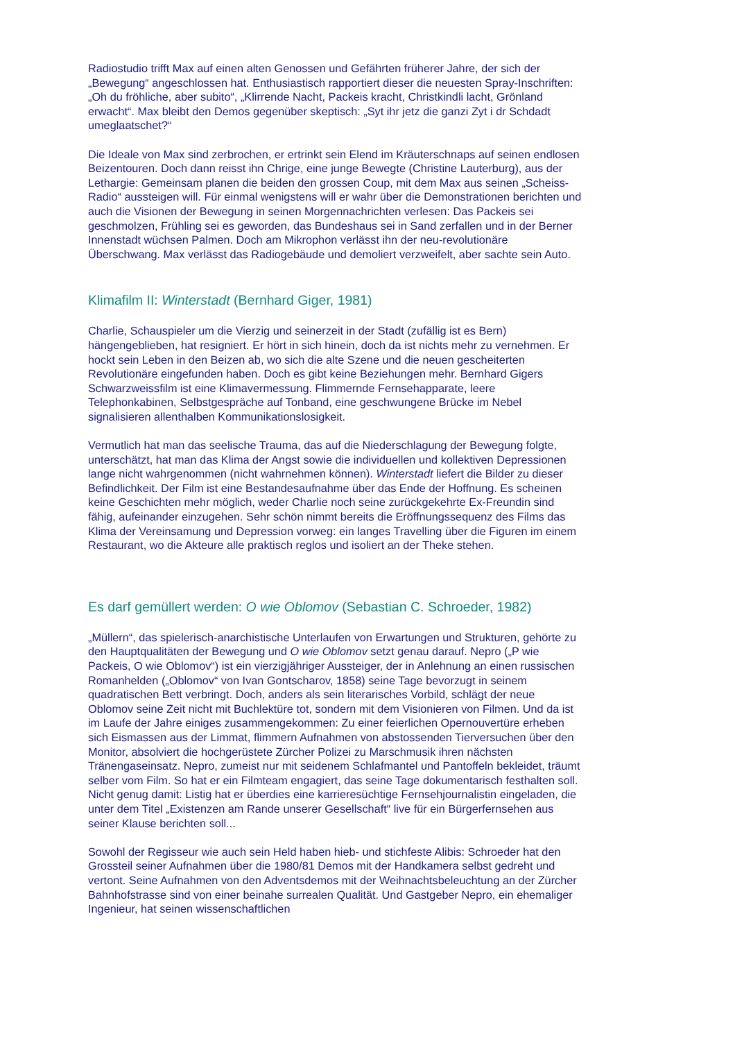Radiostudio trifft Max auf einen alten Genossen und Gefährten früherer Jahre, der sich der „Bewegung“ angeschlossen hat. Enthusiastisch rapportiert dieser die neuesten Spray-Inschriften: „Oh du fröhliche, aber subito“, „Klirrende Nacht, Packeis kracht, Christkindli lacht, Grönland erwacht“. Max bleibt den Demos gegenüber skeptisch: „Syt ihr jetz die ganzi Zyt i dr Schdadt umeglaatschet?“
Die Ideale von Max sind zerbrochen, er ertrinkt sein Elend im Kräuterschnaps auf seinen endlosen Beizentouren. Doch dann reisst ihn Chrige, eine junge Bewegte (Christine Lauterburg), aus der Lethargie: Gemeinsam planen die beiden den grossen Coup, mit dem Max aus seinen „Scheiss-Radio“ aussteigen will. Für einmal wenigstens will er wahr über die Demonstrationen berichten und auch die Visionen der Bewegung in seinen Morgennachrichten verlesen: Das Packeis sei geschmolzen, Frühling sei es geworden, das Bundeshaus sei in Sand zerfallen und in der Berner Innenstadt wüchsen Palmen. Doch am Mikrophon verlässt ihn der neu-revolutionäre Überschwang. Max verlässt das Radiogebäude und demoliert verzweifelt, aber sachte sein Auto.
Klimafilm II: Winterstadt (Bernhard Giger, 1981)
Charlie, Schauspieler um die Vierzig und seinerzeit in der Stadt (zufällig ist es Bern) hängengeblieben, hat resigniert. Er hört in sich hinein, doch da ist nichts mehr zu vernehmen. Er hockt sein Leben in den Beizen ab, wo sich die alte Szene und die neuen gescheiterten Revolutionäre eingefunden haben. Doch es gibt keine Beziehungen mehr. Bernhard Gigers Schwarzweissfilm ist eine Klimavermessung. Flimmernde Fernsehapparate, leere Telephonkabinen, Selbstgespräche auf Tonband, eine geschwungene Brücke im Nebel signalisieren allenthalben Kommunikationslosigkeit.
Vermutlich hat man das seelische Trauma, das auf die Niederschlagung der Bewegung folgte, unterschätzt, hat man das Klima der Angst sowie die individuellen und kollektiven Depressionen lange nicht wahrgenommen (nicht wahrnehmen können). Winterstadt liefert die Bilder zu dieser Befindlichkeit. Der Film ist eine Bestandesaufnahme über das Ende der Hoffnung. Es scheinen keine Geschichten mehr möglich, weder Charlie noch seine zurückgekehrte Ex-Freundin sind fähig, aufeinander einzugehen. Sehr schön nimmt bereits die Eröffnungssequenz des Films das Klima der Vereinsamung und Depression vorweg: ein langes Travelling über die Figuren im einem Restaurant, wo die Akteure alle praktisch reglos und isoliert an der Theke stehen.
Es darf gemüllert werden: O wie Oblomov (Sebastian C. Schroeder, 1982)
„Müllern“, das spielerisch-anarchistische Unterlaufen von Erwartungen und Strukturen, gehörte zu den Hauptqualitäten der Bewegung und O wie Oblomov setzt genau darauf. Nepro („P wie Packeis, O wie Oblomov“) ist ein vierzigjähriger Aussteiger, der in Anlehnung an einen russischen Romanhelden („Oblomov“ von Ivan Gontscharov, 1858) seine Tage bevorzugt in seinem quadratischen Bett verbringt. Doch, anders als sein literarisches Vorbild, schlägt der neue Oblomov seine Zeit nicht mit Buchlektüre tot, sondern mit dem Visionieren von Filmen. Und da ist im Laufe der Jahre einiges zusammengekommen: Zu einer feierlichen Opernouvertüre erheben sich Eismassen aus der Limmat, flimmern Aufnahmen von abstossenden Tierversuchen über den Monitor, absolviert die hochgerüstete Zürcher Polizei zu Marschmusik ihren nächsten Tränengaseinsatz. Nepro, zumeist nur mit seidenem Schlafmantel und Pantoffeln bekleidet, träumt selber vom Film. So hat er ein Filmteam engagiert, das seine Tage dokumentarisch festhalten soll. Nicht genug damit: Listig hat er überdies eine karrieresüchtige Fernsehjournalistin eingeladen, die unter dem Titel „Existenzen am Rande unserer Gesellschaft“ live für ein Bürgerfernsehen aus seiner Klause berichten soll...
Sowohl der Regisseur wie auch sein Held haben hieb- und stichfeste Alibis: Schroeder hat den Grossteil seiner Aufnahmen über die 1980/81 Demos mit der Handkamera selbst gedreht und vertont. Seine Aufnahmen von den Adventsdemos mit der Weihnachtsbeleuchtung an der Zürcher Bahnhofstrasse sind von einer beinahe surrealen Qualität. Und Gastgeber Nepro, ein ehemaliger Ingenieur, hat seinen wissenschaftlichen